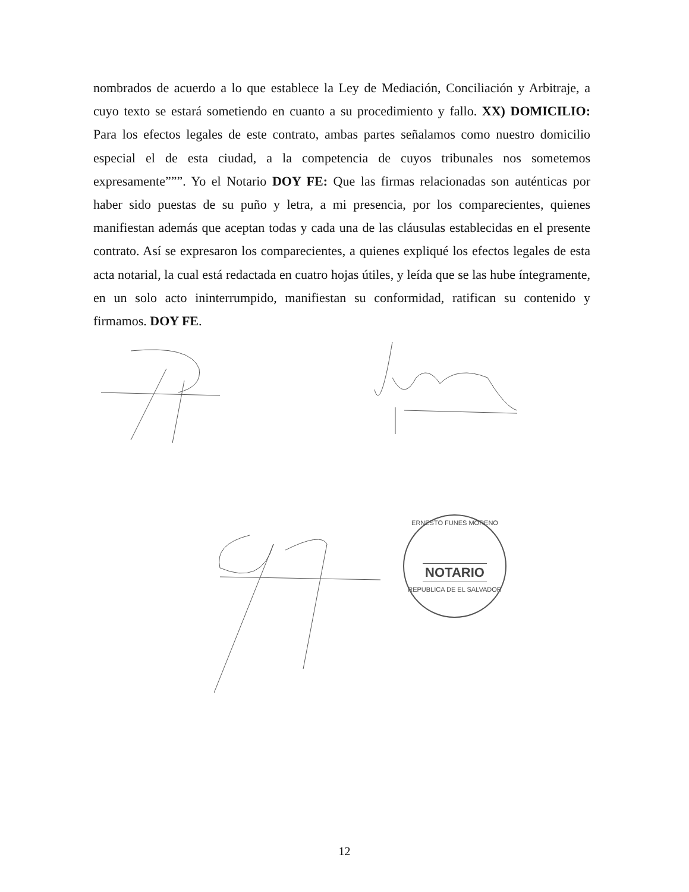nombrados de acuerdo a lo que establece la Ley de Mediación, Conciliación y Arbitraje, a cuyo texto se estará sometiendo en cuanto a su procedimiento y fallo. XX) DOMICILIO: Para los efectos legales de este contrato, ambas partes señalamos como nuestro domicilio especial el de esta ciudad, a la competencia de cuyos tribunales nos sometemos expresamente”””. Yo el Notario DOY FE: Que las firmas relacionadas son auténticas por haber sido puestas de su puño y letra, a mi presencia, por los comparecientes, quienes manifiestan además que aceptan todas y cada una de las cláusulas establecidas en el presente contrato. Así se expresaron los comparecientes, a quienes expliqué los efectos legales de esta acta notarial, la cual está redactada en cuatro hojas útiles, y leída que se las hube íntegramente, en un solo acto ininterrumpido, manifiestan su conformidad, ratifican su contenido y firmamos. DOY FE.
ERNESTO FUNES MORENO
NOTARIO
REPUBLICA DE EL SALVADOR
12